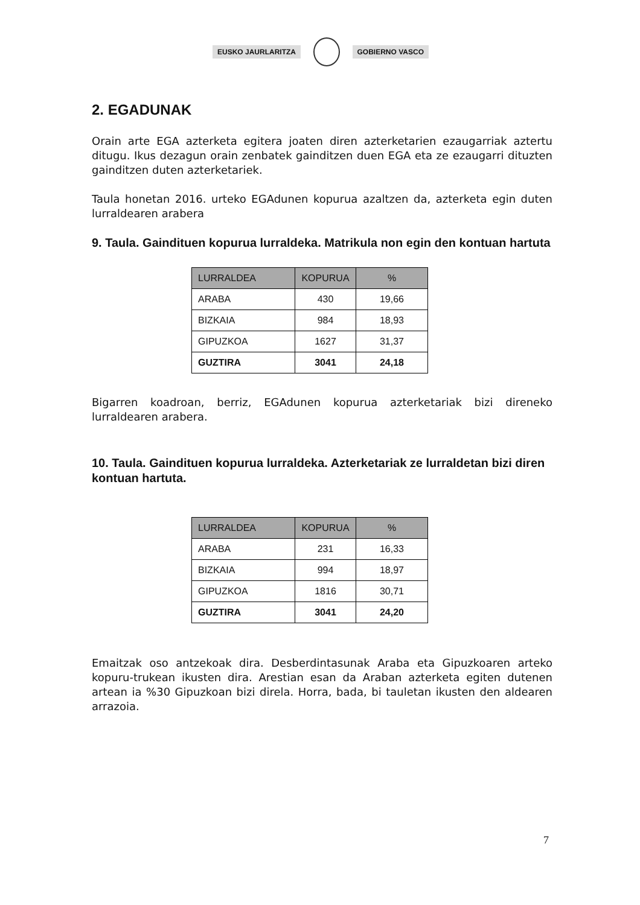EUSKO JAURLARITZA GOBIERNO VASCO
2. EGADUNAK
Orain arte EGA azterketa egitera joaten diren azterketarien ezaugarriak aztertu ditugu. Ikus dezagun orain zenbatek gainditzen duen EGA eta ze ezaugarri dituzten gainditzen duten azterketariek.
Taula honetan 2016. urteko EGAdunen kopurua azaltzen da, azterketa egin duten lurraldearen arabera
9. Taula. Gaindituen kopurua lurraldeka. Matrikula non egin den kontuan hartuta
| LURRALDEA | KOPURUA | % |
| --- | --- | --- |
| ARABA | 430 | 19,66 |
| BIZKAIA | 984 | 18,93 |
| GIPUZKOA | 1627 | 31,37 |
| GUZTIRA | 3041 | 24,18 |
Bigarren koadroan, berriz, EGAdunen kopurua azterketariak bizi direneko lurraldearen arabera.
10. Taula. Gaindituen kopurua lurraldeka. Azterketariak ze lurraldetan bizi diren kontuan hartuta.
| LURRALDEA | KOPURUA | % |
| --- | --- | --- |
| ARABA | 231 | 16,33 |
| BIZKAIA | 994 | 18,97 |
| GIPUZKOA | 1816 | 30,71 |
| GUZTIRA | 3041 | 24,20 |
Emaitzak oso antzekoak dira. Desberdintasunak Araba eta Gipuzkoaren arteko kopuru-trukean ikusten dira. Arestian esan da Araban azterketa egiten dutenen artean ia %30 Gipuzkoan bizi direla. Horra, bada, bi tauletan ikusten den aldearen arrazoia.
7